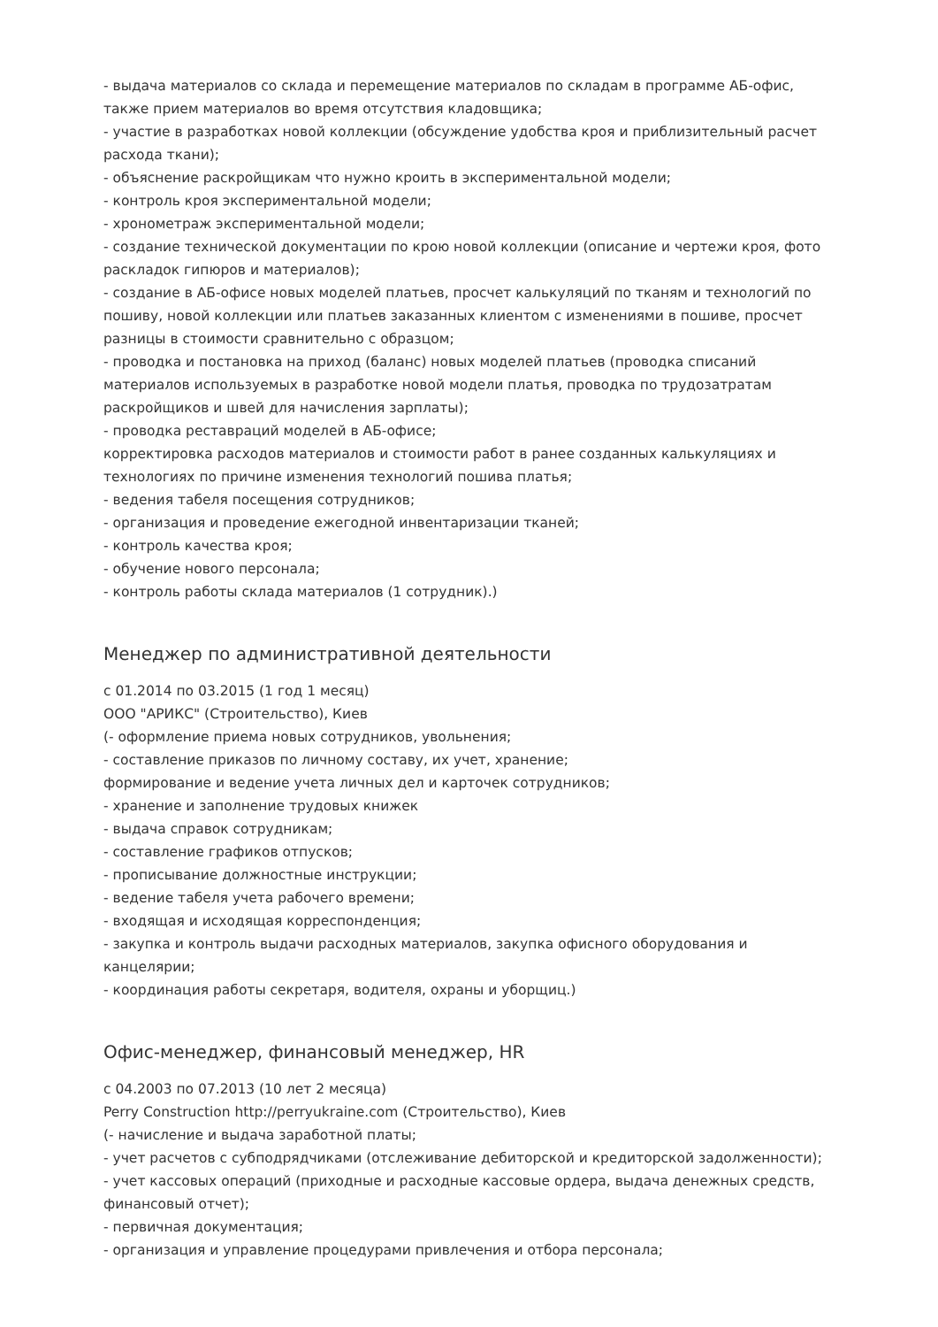- выдача материалов со склада и перемещение материалов по складам в программе АБ-офис, также прием материалов во время отсутствия кладовщика;
- участие в разработках новой коллекции (обсуждение удобства кроя и приблизительный расчет расхода ткани);
- объяснение раскройщикам что нужно кроить в экспериментальной модели;
- контроль кроя экспериментальной модели;
- хронометраж экспериментальной модели;
- создание технической документации по крою новой коллекции (описание и чертежи кроя, фото раскладок гипюров и материалов);
- создание в АБ-офисе новых моделей платьев, просчет калькуляций по тканям и технологий по пошиву, новой коллекции или платьев заказанных клиентом с изменениями в пошиве, просчет разницы в стоимости сравнительно с образцом;
- проводка и постановка на приход (баланс) новых моделей платьев (проводка списаний материалов используемых в разработке новой модели платья, проводка по трудозатратам раскройщиков и швей для начисления зарплаты);
- проводка реставраций моделей в АБ-офисе;
корректировка расходов материалов и стоимости работ в ранее созданных калькуляциях и технологиях по причине изменения технологий пошива платья;
- ведения табеля посещения сотрудников;
- организация и проведение ежегодной инвентаризации тканей;
- контроль качества кроя;
- обучение нового персонала;
- контроль работы склада материалов (1 сотрудник).)
Менеджер по административной деятельности
с 01.2014 по 03.2015 (1 год 1 месяц)
ООО "АРИКС" (Строительство), Киев
(- оформление приема новых сотрудников, увольнения;
- составление приказов по личному составу, их учет, хранение;
формирование и ведение учета личных дел и карточек сотрудников;
- хранение и заполнение трудовых книжек
- выдача справок сотрудникам;
- составление графиков отпусков;
- прописывание должностные инструкции;
- ведение табеля учета рабочего времени;
- входящая и исходящая корреспонденция;
- закупка и контроль выдачи расходных материалов, закупка офисного оборудования и канцелярии;
- координация работы секретаря, водителя, охраны и уборщиц.)
Офис-менеджер, финансовый менеджер, HR
с 04.2003 по 07.2013 (10 лет 2 месяца)
Perry Construction http://perryukraine.com (Строительство), Киев
(- начисление и выдача заработной платы;
- учет расчетов с субподрядчиками (отслеживание дебиторской и кредиторской задолженности);
- учет кассовых операций (приходные и расходные кассовые ордера, выдача денежных средств, финансовый отчет);
- первичная документация;
- организация и управление процедурами привлечения и отбора персонала;